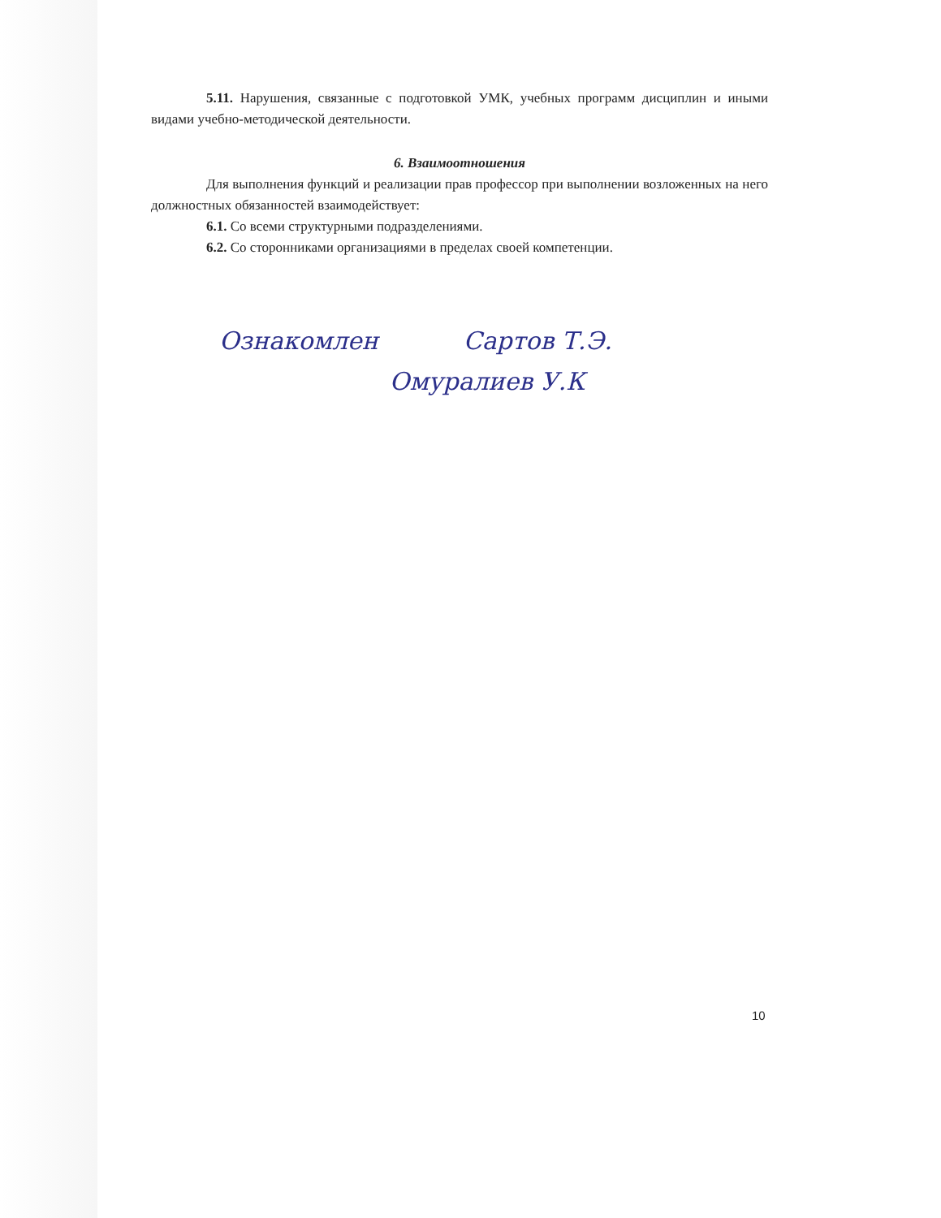5.11. Нарушения, связанные с подготовкой УМК, учебных программ дисциплин и иными видами учебно-методической деятельности.
6. Взаимоотношения
Для выполнения функций и реализации прав профессор при выполнении возложенных на него должностных обязанностей взаимодействует:
6.1. Со всеми структурными подразделениями.
6.2. Со сторонниками организациями в пределах своей компетенции.
Ознакомлен Сартов Т.Э.
Омуралиев У.К
10